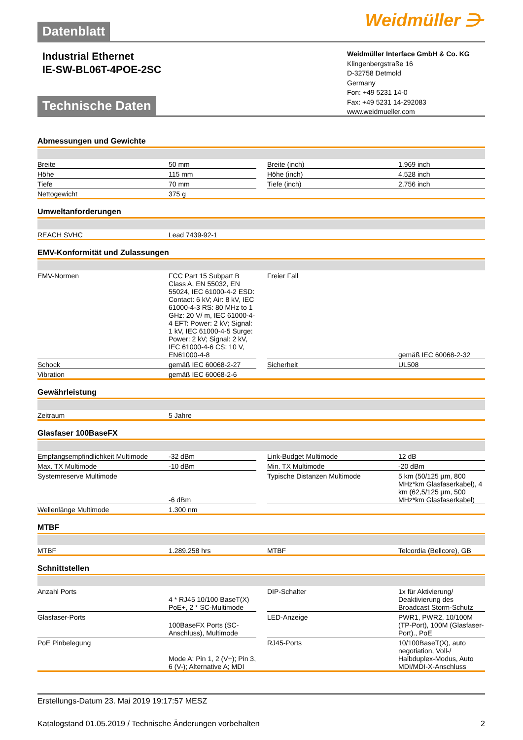Weidmüller ⋺
Datenblatt
Industrial Ethernet
IE-SW-BL06T-4POE-2SC
Weidmüller Interface GmbH & Co. KG
Klingenbergstraße 16
D-32758 Detmold
Germany
Fon: +49 5231 14-0
Fax: +49 5231 14-292083
www.weidmueller.com
Technische Daten
Abmessungen und Gewichte
| Breite | 50 mm | | Breite (inch) | 1,969 inch |
| Höhe | 115 mm | | Höhe (inch) | 4,528 inch |
| Tiefe | 70 mm | | Tiefe (inch) | 2,756 inch |
| Nettogewicht | 375 g | | | |
Umweltanforderungen
| REACH SVHC | Lead 7439-92-1 |
EMV-Konformität und Zulassungen
| EMV-Normen | FCC Part 15 Subpart B Class A, EN 55032, EN 55024, IEC 61000-4-2 ESD: Contact: 6 kV; Air: 8 kV, IEC 61000-4-3 RS: 80 MHz to 1 GHz: 20 V/ m, IEC 61000-4-4 EFT: Power: 2 kV; Signal: 1 kV, IEC 61000-4-5 Surge: Power: 2 kV; Signal: 2 kV, IEC 61000-4-6 CS: 10 V, EN61000-4-8 | | Freier Fall | gemäß IEC 60068-2-32 |
| Schock | gemäß IEC 60068-2-27 | | Sicherheit | UL508 |
| Vibration | gemäß IEC 60068-2-6 | | | |
Gewährleistung
| Zeitraum | 5 Jahre |
Glasfaser 100BaseFX
| Empfangsempfindlichkeit Multimode | -32 dBm | | Link-Budget Multimode | 12 dB |
| Max. TX Multimode | -10 dBm | | Min. TX Multimode | -20 dBm |
| Systemreserve Multimode | -6 dBm | | Typische Distanzen Multimode | 5 km (50/125 µm, 800 MHz*km Glasfaserkabel), 4 km (62,5/125 µm, 500 MHz*km Glasfaserkabel) |
| Wellenlänge Multimode | 1.300 nm | | | |
MTBF
| MTBF | 1.289.258 hrs | | MTBF | Telcordia (Bellcore), GB |
Schnittstellen
| Anzahl Ports | 4 * RJ45 10/100 BaseT(X) PoE+, 2 * SC-Multimode | | DIP-Schalter | 1x für Aktivierung/ Deaktivierung des Broadcast Storm-Schutz |
| Glasfaser-Ports | 100BaseFX Ports (SC-Anschluss), Multimode | | LED-Anzeige | PWR1, PWR2, 10/100M (TP-Port), 100M (Glasfaser-Port)., PoE |
| PoE Pinbelegung | Mode A: Pin 1, 2 (V+); Pin 3, 6 (V-); Alternative A; MDI | | RJ45-Ports | 10/100BaseT(X), auto negotiation, Voll-/ Halbduplex-Modus, Auto MDI/MDI-X-Anschluss |
Erstellungs-Datum 23. Mai 2019 19:17:57 MESZ
Katalogstand 01.05.2019 / Technische Änderungen vorbehalten 2